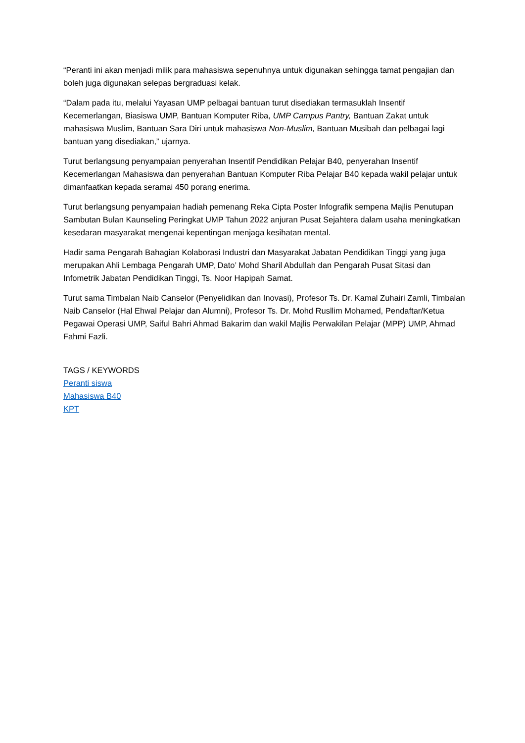“Peranti ini akan menjadi milik para mahasiswa sepenuhnya untuk digunakan sehingga tamat pengajian dan boleh juga digunakan selepas bergraduasi kelak.
“Dalam pada itu, melalui Yayasan UMP pelbagai bantuan turut disediakan termasuklah Insentif Kecemerlangan, Biasiswa UMP, Bantuan Komputer Riba, UMP Campus Pantry, Bantuan Zakat untuk mahasiswa Muslim, Bantuan Sara Diri untuk mahasiswa Non-Muslim, Bantuan Musibah dan pelbagai lagi bantuan yang disediakan,” ujarnya.
Turut berlangsung penyampaian penyerahan Insentif Pendidikan Pelajar B40, penyerahan Insentif Kecemerlangan Mahasiswa dan penyerahan Bantuan Komputer Riba Pelajar B40 kepada wakil pelajar untuk dimanfaatkan kepada seramai 450 porang enerima.
Turut berlangsung penyampaian hadiah pemenang Reka Cipta Poster Infografik sempena Majlis Penutupan Sambutan Bulan Kaunseling Peringkat UMP Tahun 2022 anjuran Pusat Sejahtera dalam usaha meningkatkan kesedaran masyarakat mengenai kepentingan menjaga kesihatan mental.
Hadir sama Pengarah Bahagian Kolaborasi Industri dan Masyarakat Jabatan Pendidikan Tinggi yang juga merupakan Ahli Lembaga Pengarah UMP, Dato’ Mohd Sharil Abdullah dan Pengarah Pusat Sitasi dan Infometrik Jabatan Pendidikan Tinggi, Ts. Noor Hapipah Samat.
Turut sama Timbalan Naib Canselor (Penyelidikan dan Inovasi), Profesor Ts. Dr. Kamal Zuhairi Zamli, Timbalan Naib Canselor (Hal Ehwal Pelajar dan Alumni), Profesor Ts. Dr. Mohd Rusllim Mohamed, Pendaftar/Ketua Pegawai Operasi UMP, Saiful Bahri Ahmad Bakarim dan wakil Majlis Perwakilan Pelajar (MPP) UMP, Ahmad Fahmi Fazli.
TAGS / KEYWORDS
Peranti siswa
Mahasiswa B40
KPT